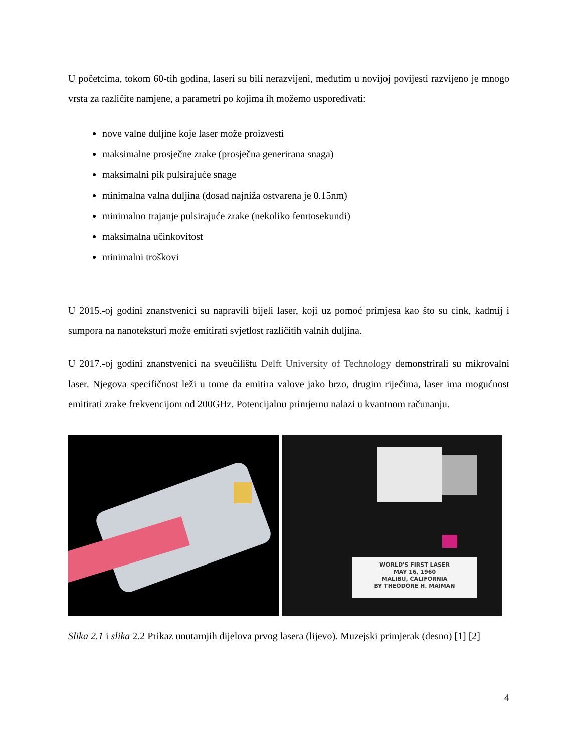U početcima, tokom 60-tih godina, laseri su bili nerazvijeni, međutim u novijoj povijesti razvijeno je mnogo vrsta za različite namjene, a parametri po kojima ih možemo uspoređivati:
nove valne duljine koje laser može proizvesti
maksimalne prosječne zrake (prosječna generirana snaga)
maksimalni pik pulsirajuće snage
minimalna valna duljina (dosad najniža ostvarena je 0.15nm)
minimalno trajanje pulsirajuće zrake (nekoliko femtosekundi)
maksimalna učinkovitost
minimalni troškovi
U 2015.-oj godini znanstvenici su napravili bijeli laser, koji uz pomoć primjesa kao što su cink, kadmij i sumpora na nanoteksturi može emitirati svjetlost različitih valnih duljina.
U 2017.-oj godini znanstvenici na sveučilištu Delft University of Technology demonstrirali su mikrovalni laser. Njegova specifičnost leži u tome da emitira valove jako brzo, drugim riječima, laser ima mogućnost emitirati zrake frekvencijom od 200GHz. Potencijalnu primjernu nalazi u kvantnom računanju.
WORLD'S FIRST LASER
MAY 16, 1960
MALIBU, CALIFORNIA
BY THEODORE H. MAIMAN
Slika 2.1 i slika 2.2 Prikaz unutarnjih dijelova prvog lasera (lijevo). Muzejski primjerak (desno) [1] [2]
4